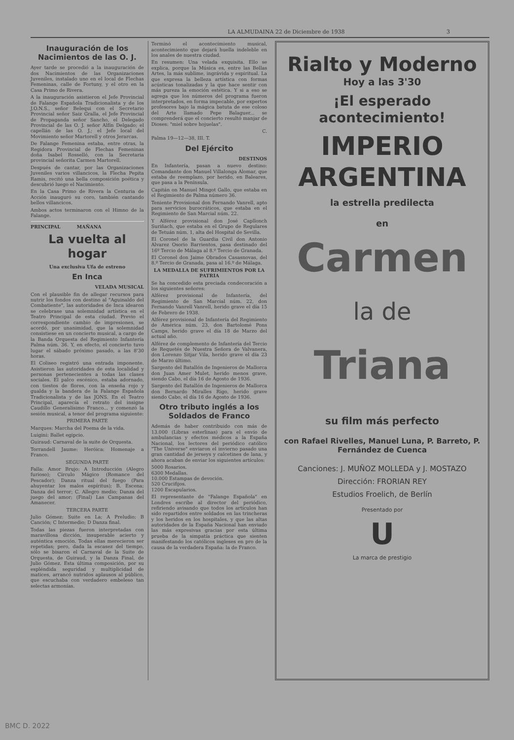LA ALMUDAINA 22 de Diciembre de 1938 3
Inauguración de los Nacimientos de las O. J.
Ayer tarde se procedió a la inauguración de dos Nacimientos de las Organizaciones Juveniles, instalado uno en el local de Flechas Femeninas, calle de Fortuny, y el otro en la Casa Primo de Rivera.
A la inauguración asistieron el Jefe Provincial de Falange Española Tradicionalista y de los J.O.N.S., señor Belequi con el Secretario Provincial señor Saiz Gralla, el Jefe Provincial de Propaganda señor Sancho, el Delegado Provincial de las O. J. señor Alfín Delgado; el capellán de las O. J.; el Jefe local del Movimiento señor Martorell y otros Jerarcas.
De Falange Femenina estaba, entre otras, la Regidora Provincial de Flechas Femeninas doña Isabel Rosselló, con la Secretaria provincial señorita Carmen Martorell.
Después de cantar, por las Organizaciones Juveniles varios villancicos, la Flecha Pepita Ramis, recitó una bella composición poética y descubrió luego el Nacimiento.
En la Casa Primo de Rivera la Centuria de Acción inauguró su coro, también cantando bellos villancicos.
Ambos actos terminaron con el Himno de la Falange.
PRINCIPAL MAÑANA
La vuelta al hogar
Una exclusiva Ufa de estreno
En Inca
VELADA MUSICAL
Con el plausible fin de allegar recursos para nutrir los fondos con destino al "Aguinaldo del Combatiente", las autoridades de Inca idearon se celebrase una solemnidad artística en el Teatro Principal de esta ciudad. Previo el correspondiente cambio de impresiones, se acordó, por unanimidad, que la solemnidad consistiese en un concierto musical, a cargo de la Banda Orquesta del Regimiento Infantería Palma núm. 36. Y, en efecto, el concierto tuvo lugar el sábado próximo pasado, a las 8'30 horas.
El Coliseo registró una entrada imponente. Asistieron las autoridades de esta localidad y personas pertenecientes a todas las clases sociales. El palco escénico, estaba adornado, con tiestos de flores, con la enseña rojo y gualda y la bandera de la Falange Española Tradicionalista y de las JONS. En el Teatro Principal, aparecía el retrato del insigne Caudillo Generalísimo Franco... y comenzó la sesión musical, a tenor del programa siguiente:
PRIMERA PARTE
Marques: Marcha del Poema de la vida.
Luigini: Ballet egipcio.
Guiraud: Carnaval de la suite de Orquesta.
Torrandell Jaume: Heróica: Homenaje a Franco.
SEGUNDA PARTE
Falla: Amor Brujo: A Introducción (Alegro furioso); Círculo Mágico (Romance del Pescador); Danza ritual del fuego (Para ahuyentar los malos espíritus); B. Escena; Danza del terror; C. Allegro medio; Danza del juego del amor; (Final) Las Campanas del Amanecer.
TERCERA PARTE
Julio Gómez: Suite en La; A Preludio; B Canción; C Intermedio; D Danza final.
Todas las piezas fueron interpretadas con maravillosa dicción, insuperable acierto y auténtica emoción. Todas ellas merecieron ser repetidas; pero, dada la escasez del tiempo, sólo se bisaron el Carnaval de la Suite de Orquesta, de Guiraud, y la Danza Final, de Julio Gómez. Esta última composición, por su espléndida seguridad y multiplicidad de matices, arrancó nutridos aplausos al público, que escuchaba con verdadero embeleso tan selectas armonías.
Terminó el acontecimiento musical, acontecimiento que dejará huella indeleble en los anales de nuestra ciudad.
En resumen: Una velada exquisita. Ello se explica, porque la Música es, entre las Bellas Artes, la más sublime, ingrávida y espiritual. La que expresa la belleza artística con formas acústicas tonalizadas y la que hace sentir con más pureza la emoción estética. Y si a eso se agrega que los números del programa fueron interpretados, en forma impecable, por expertos profesores bajo la mágica batuta de ese coloso del Arte llamado Pepe Balaguer... se comprenderá que el concierto resultó manjar de Dioses: "miel sobre hojuelas".
C.
Palma 19—12—38, III. T.
Del Ejército
DESTINOS
En Infantería, pasan a nuevo destino: Comandante don Manuel Villalonga Alomar, que estaba de reemplazo, por herido, en Baleares, que pasa a la Península.
Capitán on Manuel Mingot Gallo, que estaba en el Regimiento de Palma número 36.
Teniente Provisional don Fernando Vanrell, apto para servicios burocráticos, que estaba en el Regimiento de San Marcial núm. 22.
Y Alférez provisional don José Capllonch Suriñach, que estaba en el Grupo de Regulares de Tetuán núm. 1, alta del Hospital de Sevilla.
El Coronel de la Guardia Civil don Antonio Alvarez Osorio Barrientos, pasa destinado del 16º Tercio de Málaga al 8.º Tercio de Granada.
El Coronel don Jaime Obrados Casasnovas, del 8.º Tercio de Granada, pasa al 16.º de Málaga.
LA MEDALLA DE SUFRIMIENTOS POR LA PATRIA
Se ha concedido esta preciada condecoración a los siguientes señores:
Alférez provisional de Infantería, del Regimiento de San Marcial núm. 22, don Fernando Vanrell Vanrell, herido grave el día 15 de Febrero de 1938.
Alférez provisional de Infantería del Regimiento de América núm. 23, don Bartolomé Pons Camps, herido grave el día 18 de Marzo del actual año.
Alférez de complemento de Infantería del Tercio de Requetés de Nuestra Señora de Valvanera, don Lorenzo Sitjar Vila, herido grave el día 23 de Marzo último.
Sargento del Batallón de Ingenieros de Mallorca don Juan Amer Mulet, herido menos grave, siendo Cabo, el día 16 de Agosto de 1936.
Sargento del Batallón de Ingenieros de Mallorca don Bernardo Miralles Rigo, herido grave siendo Cabo, el día 16 de Agosto de 1936.
Otro tributo inglés a los Soldados de Franco
Además de haber contribuido con más de 13.000 (Libras esterlinas) para el envío de ambulancias y efectos médicos a la España Nacional, los lectores del periódico católico "The Universe" enviaron el invierno pasado una gran cantidad de jerseys y calcetines de lana, y ahora acaban de enviar los siguientes artículos:
5000 Rosarios.
6300 Medallas.
10.000 Estampas de devoción.
520 Crucifijos.
1200 Escapularios.
El representante de "Falange Española" en Londres escribe al director del periódico, refiriendo avisando que todos los artículos han sido repartidos entre soldados en las trincheras y los heridos en los hospitales, y que las altas autoridades de la España Nacional han enviado las más expresivas gracias por esta última prueba de la simpatía práctica que sienten manifestando los católicos ingleses en pro de la causa de la verdadera España: la de Franco.
Rialto y Moderno
Hoy a las 3'30
¡El esperado acontecimiento!
IMPERIO
ARGENTINA
la estrella predilecta
en
Carmen
la de
Triana
su film más perfecto
con Rafael Rivelles, Manuel Luna, P. Barreto, P. Fernández de Cuenca
Canciones: J. MUÑOZ MOLLEDA y J. MOSTAZO
Dirección: FRORIAN REY
Estudios Froelich, de Berlín
Presentado por
U
La marca de prestigio
BMC D. 2022